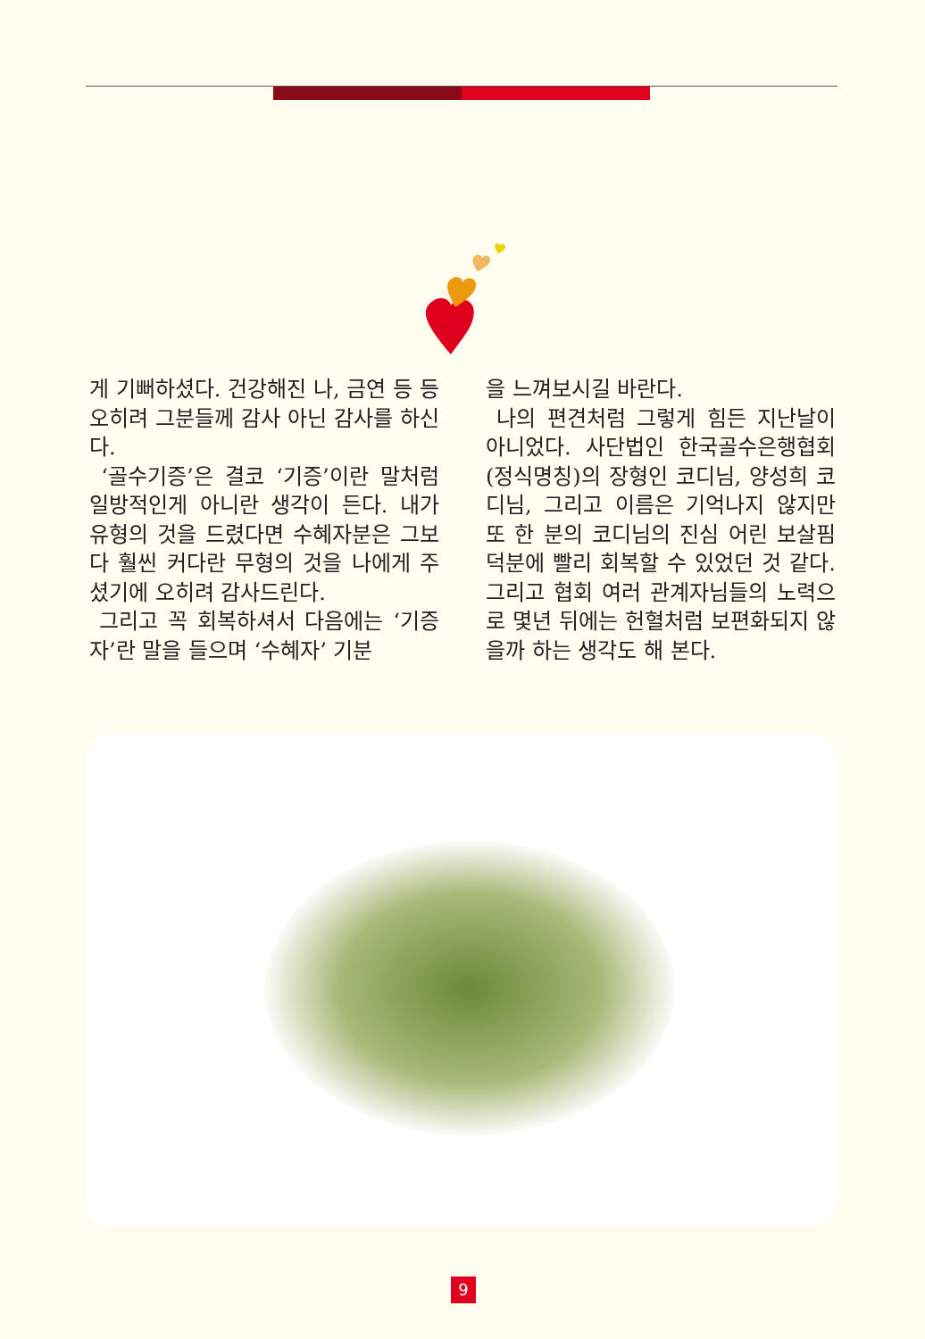게 기뻐하셨다. 건강해진 나, 금연 등 등 오히려 그분들께 감사 아닌 감사를 하신다.
‘골수기증’은 결코 ‘기증’이란 말처럼 일방적인게 아니란 생각이 든다. 내가 유형의 것을 드렸다면 수혜자분은 그보다 훨씬 커다란 무형의 것을 나에게 주셨기에 오히려 감사드린다.
그리고 꼭 회복하셔서 다음에는 ‘기증자’란 말을 들으며 ‘수혜자’ 기분
을 느껴보시길 바란다.
나의 편견처럼 그렇게 힘든 지난날이 아니었다. 사단법인 한국골수은행협회(정식명칭)의 장형인 코디님, 양성희 코디님, 그리고 이름은 기억나지 않지만 또 한 분의 코디님의 진심 어린 보살핌 덕분에 빨리 회복할 수 있었던 것 같다. 그리고 협회 여러 관계자님들의 노력으로 몇년 뒤에는 헌혈처럼 보편화되지 않을까 하는 생각도 해 본다.
9